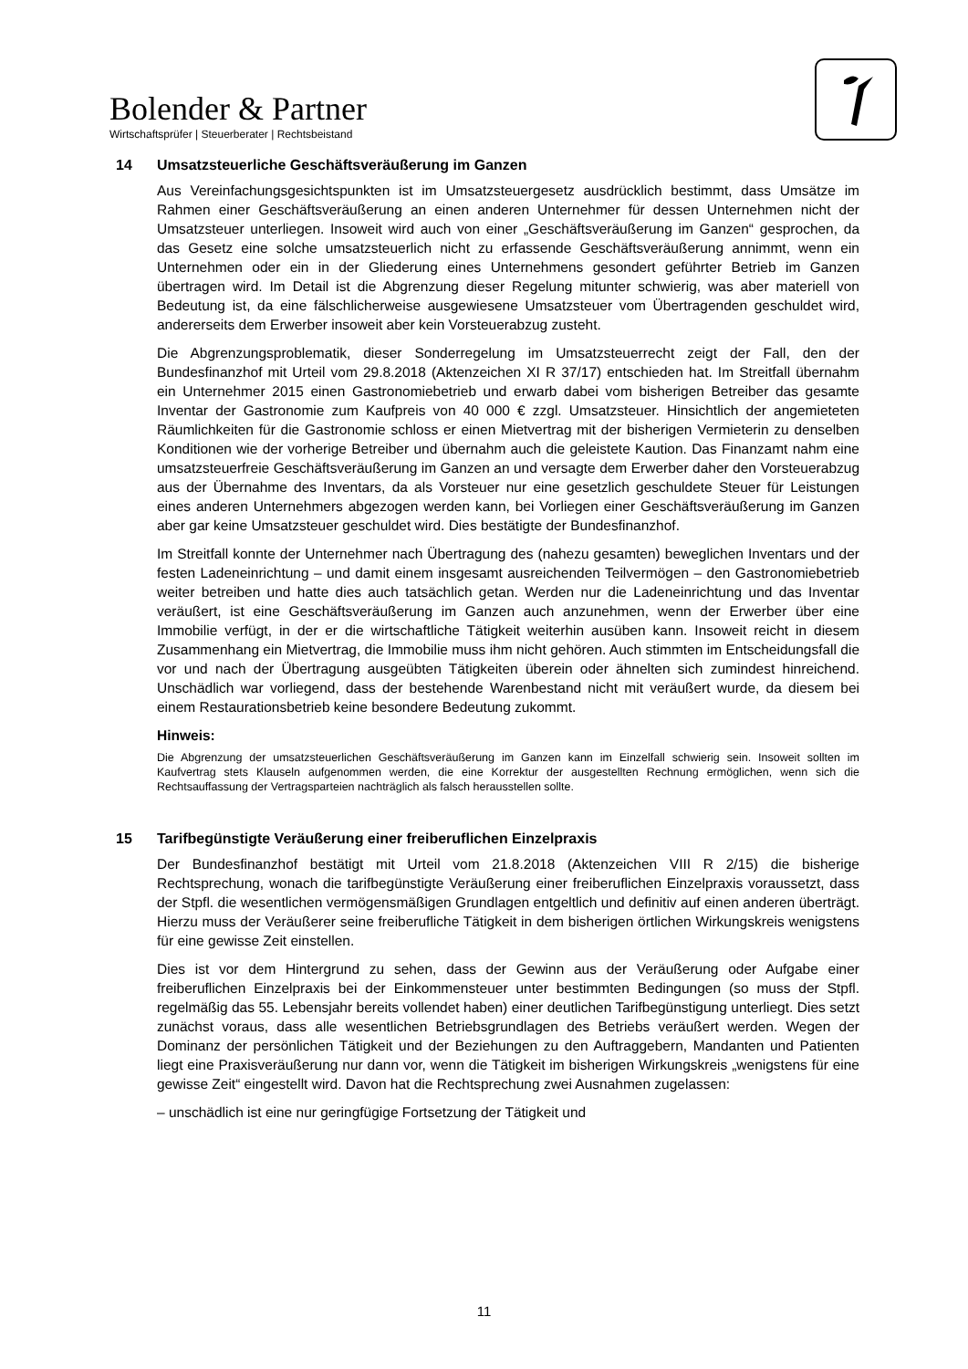Bolender & Partner
Wirtschaftsprüfer | Steuerberater | Rechtsbeistand
14 Umsatzsteuerliche Geschäftsveräußerung im Ganzen
Aus Vereinfachungsgesichtspunkten ist im Umsatzsteuergesetz ausdrücklich bestimmt, dass Umsätze im Rahmen einer Geschäftsveräußerung an einen anderen Unternehmer für dessen Unternehmen nicht der Umsatzsteuer unterliegen. Insoweit wird auch von einer „Geschäftsveräußerung im Ganzen“ gesprochen, da das Gesetz eine solche umsatzsteuerlich nicht zu erfassende Geschäftsveräußerung annimmt, wenn ein Unternehmen oder ein in der Gliederung eines Unternehmens gesondert geführter Betrieb im Ganzen übertragen wird. Im Detail ist die Abgrenzung dieser Regelung mitunter schwierig, was aber materiell von Bedeutung ist, da eine fälschlicherweise ausgewiesene Umsatzsteuer vom Übertragenden geschuldet wird, andererseits dem Erwerber insoweit aber kein Vorsteuerabzug zusteht.
Die Abgrenzungsproblematik, dieser Sonderregelung im Umsatzsteuerrecht zeigt der Fall, den der Bundesfinanzhof mit Urteil vom 29.8.2018 (Aktenzeichen XI R 37/17) entschieden hat. Im Streitfall übernahm ein Unternehmer 2015 einen Gastronomiebetrieb und erwarb dabei vom bisherigen Betreiber das gesamte Inventar der Gastronomie zum Kaufpreis von 40 000 € zzgl. Umsatzsteuer. Hinsichtlich der angemieteten Räumlichkeiten für die Gastronomie schloss er einen Mietvertrag mit der bisherigen Vermieterin zu denselben Konditionen wie der vorherige Betreiber und übernahm auch die geleistete Kaution. Das Finanzamt nahm eine umsatzsteuerfreie Geschäftsveräußerung im Ganzen an und versagte dem Erwerber daher den Vorsteuerabzug aus der Übernahme des Inventars, da als Vorsteuer nur eine gesetzlich geschuldete Steuer für Leistungen eines anderen Unternehmers abgezogen werden kann, bei Vorliegen einer Geschäftsveräußerung im Ganzen aber gar keine Umsatzsteuer geschuldet wird. Dies bestätigte der Bundesfinanzhof.
Im Streitfall konnte der Unternehmer nach Übertragung des (nahezu gesamten) beweglichen Inventars und der festen Ladeneinrichtung – und damit einem insgesamt ausreichenden Teilvermögen – den Gastronomiebetrieb weiter betreiben und hatte dies auch tatsächlich getan. Werden nur die Ladeneinrichtung und das Inventar veräußert, ist eine Geschäftsveräußerung im Ganzen auch anzunehmen, wenn der Erwerber über eine Immobilie verfügt, in der er die wirtschaftliche Tätigkeit weiterhin ausüben kann. Insoweit reicht in diesem Zusammenhang ein Mietvertrag, die Immobilie muss ihm nicht gehören. Auch stimmten im Entscheidungsfall die vor und nach der Übertragung ausgeübten Tätigkeiten überein oder ähnelten sich zumindest hinreichend. Unschädlich war vorliegend, dass der bestehende Warenbestand nicht mit veräußert wurde, da diesem bei einem Restaurationsbetrieb keine besondere Bedeutung zukommt.
Hinweis:
Die Abgrenzung der umsatzsteuerlichen Geschäftsveräußerung im Ganzen kann im Einzelfall schwierig sein. Insoweit sollten im Kaufvertrag stets Klauseln aufgenommen werden, die eine Korrektur der ausgestellten Rechnung ermöglichen, wenn sich die Rechtsauffassung der Vertragsparteien nachträglich als falsch herausstellen sollte.
15 Tarifbegünstigte Veräußerung einer freiberuflichen Einzelpraxis
Der Bundesfinanzhof bestätigt mit Urteil vom 21.8.2018 (Aktenzeichen VIII R 2/15) die bisherige Rechtsprechung, wonach die tarifbegünstigte Veräußerung einer freiberuflichen Einzelpraxis voraussetzt, dass der Stpfl. die wesentlichen vermögensmäßigen Grundlagen entgeltlich und definitiv auf einen anderen überträgt. Hierzu muss der Veräußerer seine freiberufliche Tätigkeit in dem bisherigen örtlichen Wirkungskreis wenigstens für eine gewisse Zeit einstellen.
Dies ist vor dem Hintergrund zu sehen, dass der Gewinn aus der Veräußerung oder Aufgabe einer freiberuflichen Einzelpraxis bei der Einkommensteuer unter bestimmten Bedingungen (so muss der Stpfl. regelmäßig das 55. Lebensjahr bereits vollendet haben) einer deutlichen Tarifbegünstigung unterliegt. Dies setzt zunächst voraus, dass alle wesentlichen Betriebsgrundlagen des Betriebs veräußert werden. Wegen der Dominanz der persönlichen Tätigkeit und der Beziehungen zu den Auftraggebern, Mandanten und Patienten liegt eine Praxisveräußerung nur dann vor, wenn die Tätigkeit im bisherigen Wirkungskreis „wenigstens für eine gewisse Zeit“ eingestellt wird. Davon hat die Rechtsprechung zwei Ausnahmen zugelassen:
– unschädlich ist eine nur geringfügige Fortsetzung der Tätigkeit und
11